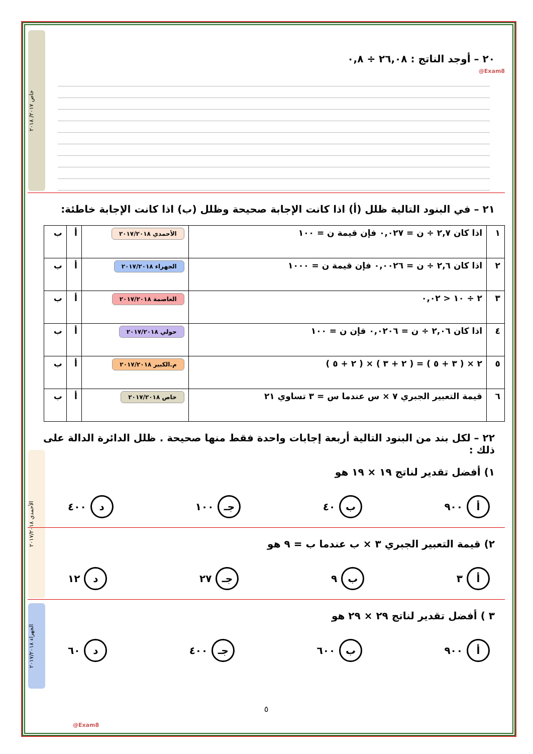خاص ٢٠١٧/ ٢٠١٨
الأحمدي ٢٠١٧/٢٠١٨
الجهراء ٢٠١٧/٢٠١٨
@Exam8
٢٠ – أوجد الناتج : ٢٦,٠٨ ÷ ٠,٨
٢١ – في البنود التالية ظلل (أ) اذا كانت الإجابة صحيحة وظلل (ب) اذا كانت الإجابة خاطئة:
| ١ | اذا كان ٢,٧ ÷ ن = ٠,٠٢٧ فإن قيمة ن = ١٠٠ | الأحمدي ٢٠١٧/٢٠١٨ | أ | ب |
| ٢ | اذا كان ٢,٦ ÷ ن = ٠,٠٠٢٦ فإن قيمة ن = ١٠٠٠ | الجهراء ٢٠١٧/٢٠١٨ | أ | ب |
| ٣ | ٢ ÷ ١٠ < ٠,٠٢ | العاصمة ٢٠١٧/٢٠١٨ | أ | ب |
| ٤ | اذا كان ٢,٠٦ ÷ ن = ٠,٠٢٠٦ فإن ن = ١٠٠ | حولي ٢٠١٧/٢٠١٨ | أ | ب |
| ٥ | ٢ × ( ٣ + ٥ ) = ( ٢ + ٣ ) × ( ٢ + ٥ ) | م.الكبير ٢٠١٧/٢٠١٨ | أ | ب |
| ٦ | قيمة التعبير الجبري ٧ × س عندما س = ٣ تساوي ٢١ | خاص ٢٠١٧/٢٠١٨ | أ | ب |
٢٢ – لكل بند من البنود التالية أربعة إجابات واحدة فقط منها صحيحة . ظلل الدائرة الدالة على ذلك :
١) أفضل تقدير لناتج ١٩ × ١٩ هو
أ ٩٠٠ ب ٤٠ جـ ١٠٠ د ٤٠٠
٢) قيمة التعبير الجبري ٣ × ب عندما ب = ٩ هو
أ ٣ ب ٩ جـ ٢٧ د ١٢
٣ ) أفضل تقدير لناتج ٢٩ × ٢٩ هو
أ ٩٠٠ ب ٦٠٠ جـ ٤٠٠ د ٦٠
٥
@Exam8